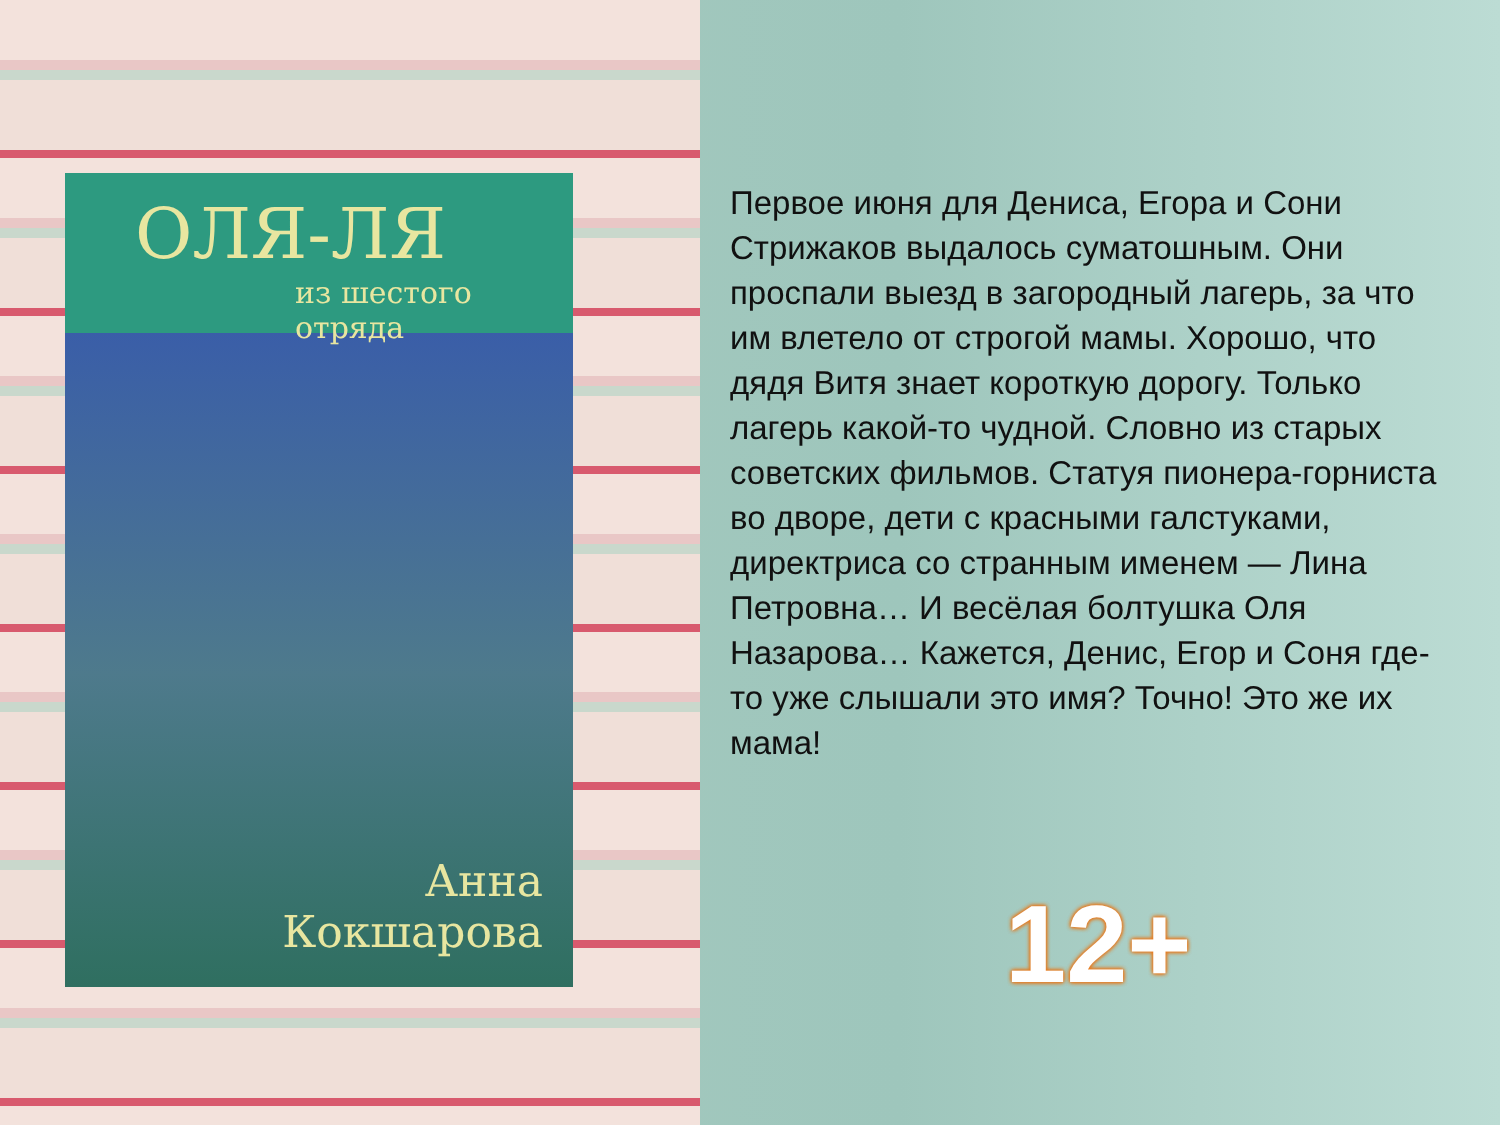ОЛЯ-ЛЯ
из шестого отряда
Анна
Кокшарова
Первое июня для Дениса, Егора и Сони Стрижаков выдалось суматошным. Они проспали выезд в загородный лагерь, за что им влетело от строгой мамы. Хорошо, что дядя Витя знает короткую дорогу. Только лагерь какой-то чудной. Словно из старых советских фильмов. Статуя пионера-горниста во дворе, дети с красными галстуками, директриса со странным именем — Лина Петровна… И весёлая болтушка Оля Назарова… Кажется, Денис, Егор и Соня где-то уже слышали это имя? Точно! Это же их мама!
12+